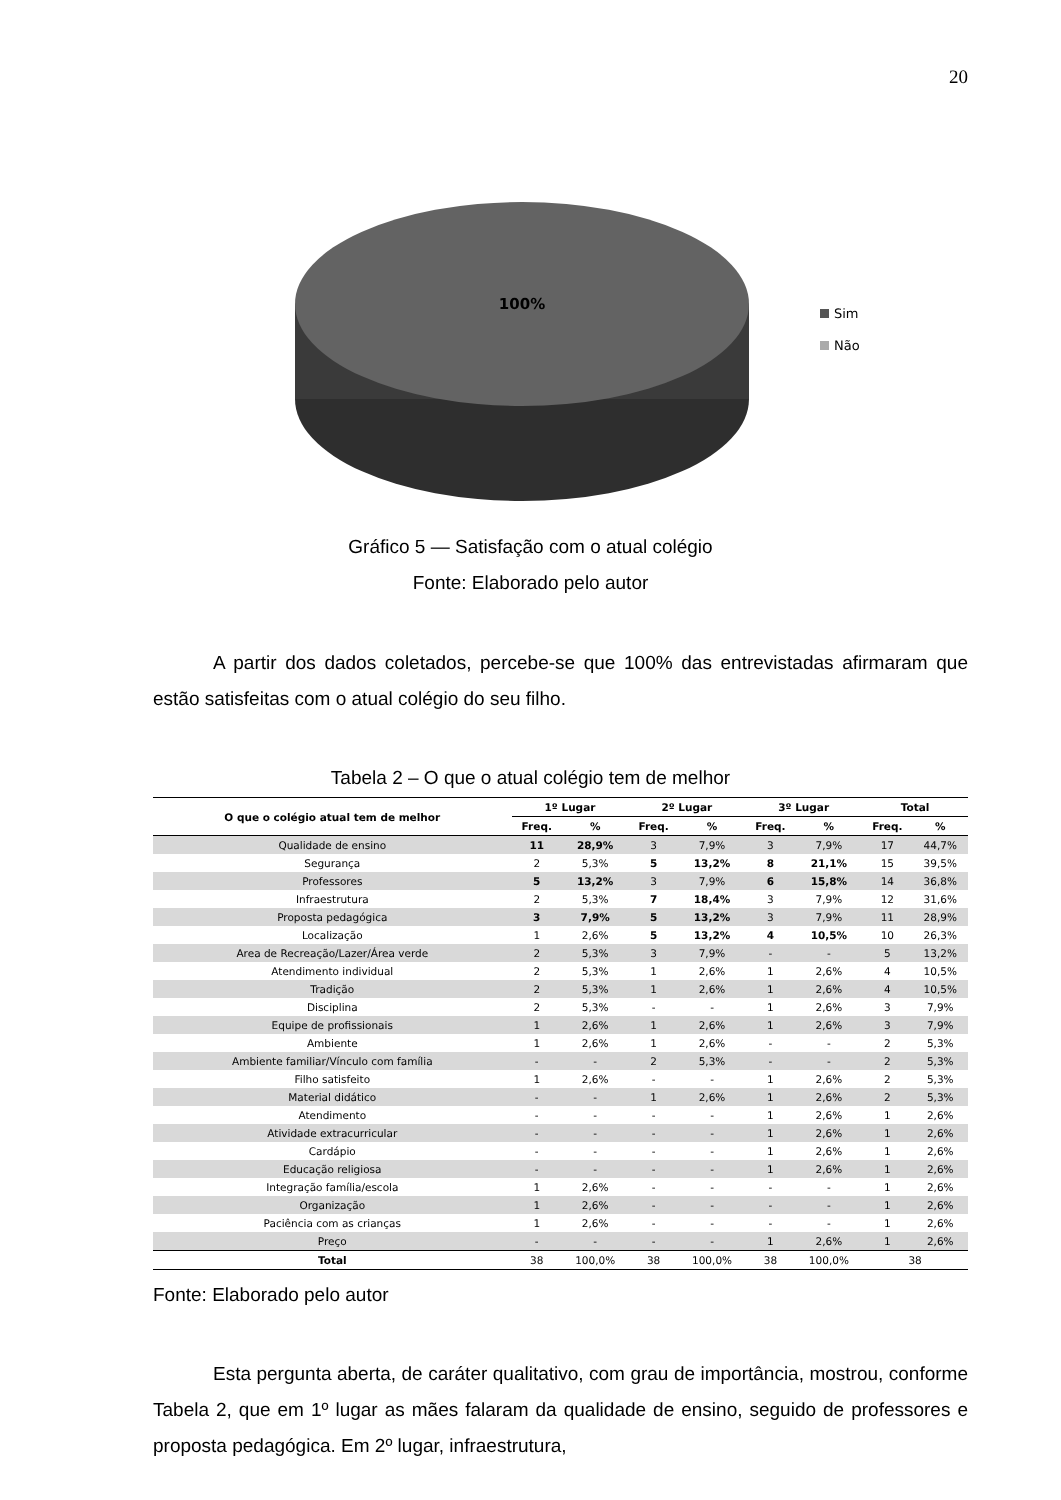20
100%
Sim
Não
Gráfico 5 — Satisfação com o atual colégio
Fonte: Elaborado pelo autor
A partir dos dados coletados, percebe-se que 100% das entrevistadas afirmaram que estão satisfeitas com o atual colégio do seu filho.
Tabela 2 – O que o atual colégio tem de melhor
| O que o colégio atual tem de melhor | 1º Lugar | | 2º Lugar | | 3º Lugar | | Total | |
| --- | --- | --- | --- | --- | --- | --- | --- | --- |
| | Freq. | % | Freq. | % | Freq. | % | Freq. | % |
| Qualidade de ensino | 11 | 28,9% | 3 | 7,9% | 3 | 7,9% | 17 | 44,7% |
| Segurança | 2 | 5,3% | 5 | 13,2% | 8 | 21,1% | 15 | 39,5% |
| Professores | 5 | 13,2% | 3 | 7,9% | 6 | 15,8% | 14 | 36,8% |
| Infraestrutura | 2 | 5,3% | 7 | 18,4% | 3 | 7,9% | 12 | 31,6% |
| Proposta pedagógica | 3 | 7,9% | 5 | 13,2% | 3 | 7,9% | 11 | 28,9% |
| Localização | 1 | 2,6% | 5 | 13,2% | 4 | 10,5% | 10 | 26,3% |
| Area de Recreação/Lazer/Área verde | 2 | 5,3% | 3 | 7,9% | - | - | 5 | 13,2% |
| Atendimento individual | 2 | 5,3% | 1 | 2,6% | 1 | 2,6% | 4 | 10,5% |
| Tradição | 2 | 5,3% | 1 | 2,6% | 1 | 2,6% | 4 | 10,5% |
| Disciplina | 2 | 5,3% | - | - | 1 | 2,6% | 3 | 7,9% |
| Equipe de profissionais | 1 | 2,6% | 1 | 2,6% | 1 | 2,6% | 3 | 7,9% |
| Ambiente | 1 | 2,6% | 1 | 2,6% | - | - | 2 | 5,3% |
| Ambiente familiar/Vínculo com família | - | - | 2 | 5,3% | - | - | 2 | 5,3% |
| Filho satisfeito | 1 | 2,6% | - | - | 1 | 2,6% | 2 | 5,3% |
| Material didático | - | - | 1 | 2,6% | 1 | 2,6% | 2 | 5,3% |
| Atendimento | - | - | - | - | 1 | 2,6% | 1 | 2,6% |
| Atividade extracurricular | - | - | - | - | 1 | 2,6% | 1 | 2,6% |
| Cardápio | - | - | - | - | 1 | 2,6% | 1 | 2,6% |
| Educação religiosa | - | - | - | - | 1 | 2,6% | 1 | 2,6% |
| Integração família/escola | 1 | 2,6% | - | - | - | - | 1 | 2,6% |
| Organização | 1 | 2,6% | - | - | - | - | 1 | 2,6% |
| Paciência com as crianças | 1 | 2,6% | - | - | - | - | 1 | 2,6% |
| Preço | - | - | - | - | 1 | 2,6% | 1 | 2,6% |
| Total | 38 | 100,0% | 38 | 100,0% | 38 | 100,0% | 38 | |
Fonte: Elaborado pelo autor
Esta pergunta aberta, de caráter qualitativo, com grau de importância, mostrou, conforme Tabela 2, que em 1º lugar as mães falaram da qualidade de ensino, seguido de professores e proposta pedagógica. Em 2º lugar, infraestrutura,